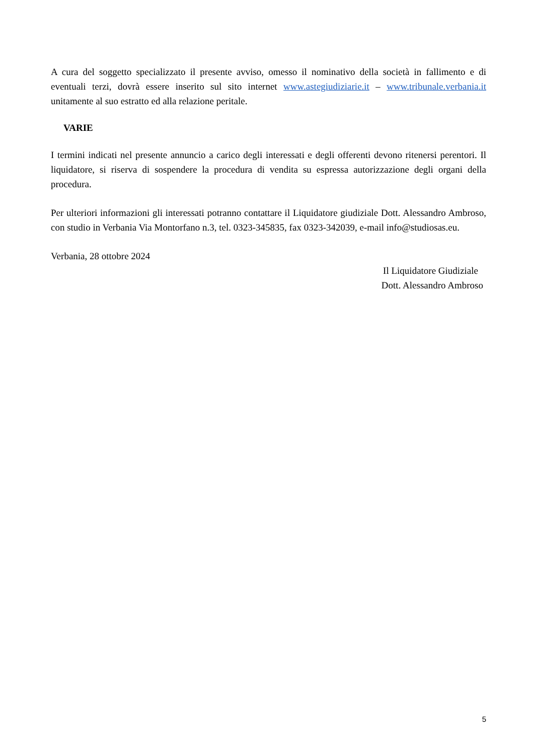A cura del soggetto specializzato il presente avviso, omesso il nominativo della società in fallimento e di eventuali terzi, dovrà essere inserito sul sito internet www.astegiudiziarie.it – www.tribunale.verbania.it unitamente al suo estratto ed alla relazione peritale.
VARIE
I termini indicati nel presente annuncio a carico degli interessati e degli offerenti devono ritenersi perentori. Il liquidatore, si riserva di sospendere la procedura di vendita su espressa autorizzazione degli organi della procedura.
Per ulteriori informazioni gli interessati potranno contattare il Liquidatore giudiziale Dott. Alessandro Ambroso, con studio in Verbania Via Montorfano n.3, tel. 0323-345835, fax 0323-342039, e-mail info@studiosas.eu.
Verbania, 28 ottobre 2024
Il Liquidatore Giudiziale
Dott. Alessandro Ambroso
5